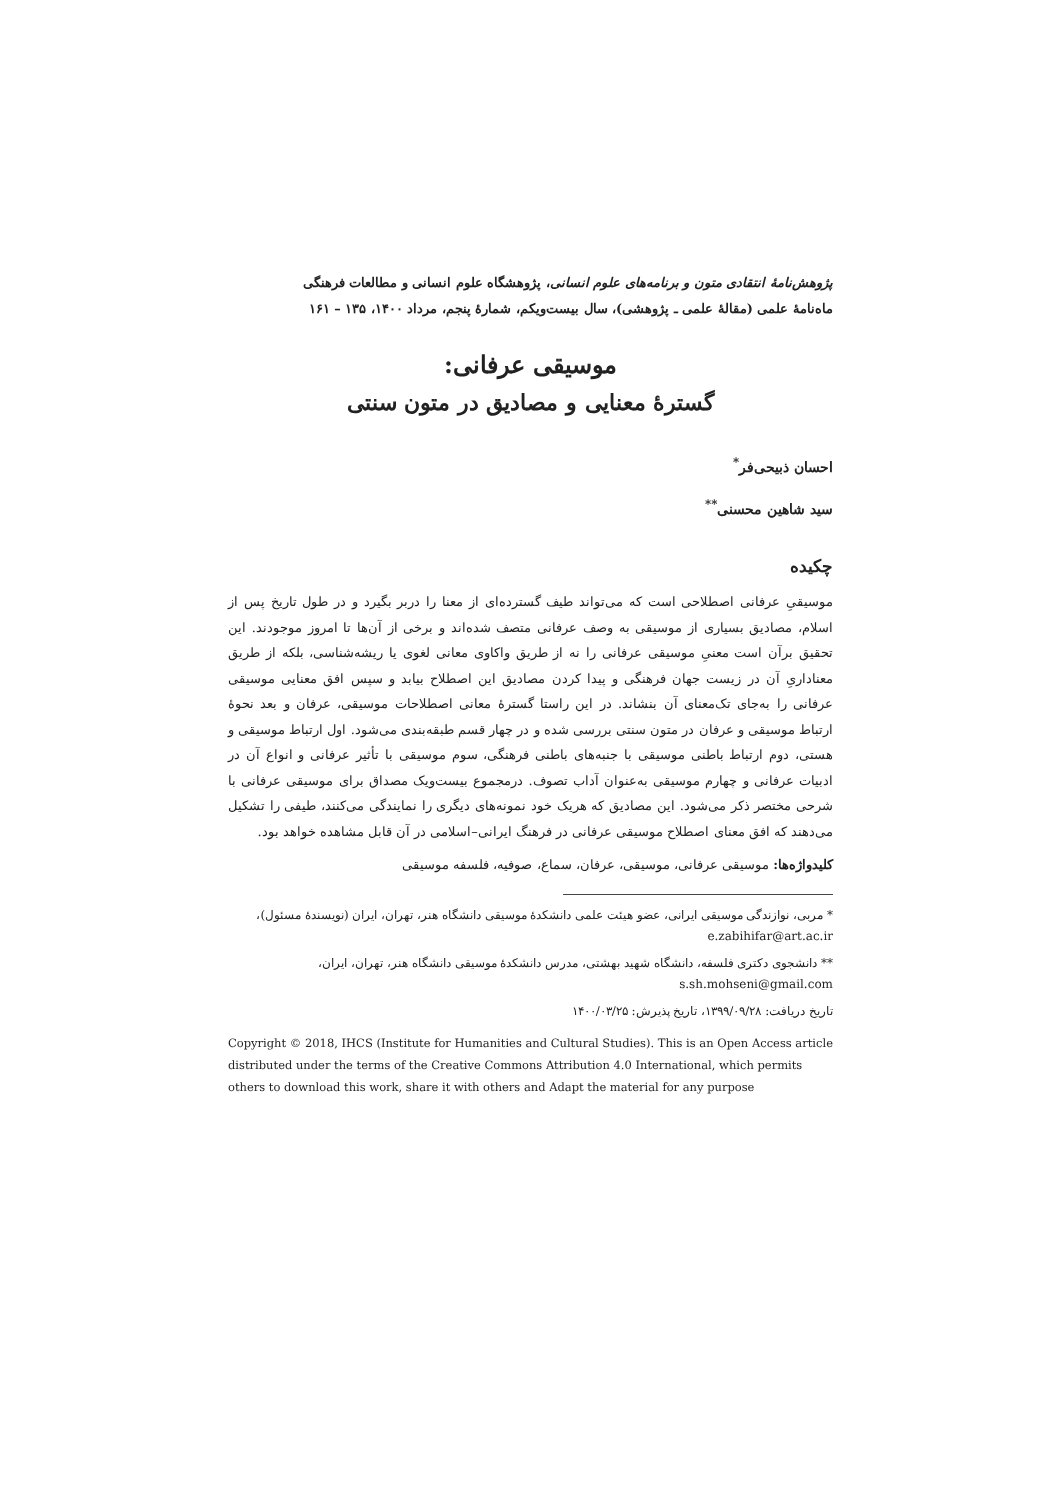پژوهش‌نامهٔ انتقادی متون و برنامه‌های علوم انسانی، پژوهشگاه علوم انسانی و مطالعات فرهنگی
ماه‌نامهٔ علمی (مقالهٔ علمی ـ پژوهشی)، سال بیست‌ویکم، شمارهٔ پنجم، مرداد ۱۴۰۰، ۱۳۵ – ۱۶۱
موسیقی عرفانی:
گسترهٔ معنایی و مصادیق در متون سنتی
احسان ذبیحی‌فر<sup>*</sup>
سید شاهین محسنی<sup>**</sup>
چکیده
موسیقیِ عرفانی اصطلاحی است که می‌تواند طیف گسترده‌ای از معنا را دربر بگیرد و در طول تاریخ پس از اسلام، مصادیق بسیاری از موسیقی به وصف عرفانی متصف شده‌اند و برخی از آن‌ها تا امروز موجودند. این تحقیق برآن است معنیِ موسیقی عرفانی را نه از طریق واکاوی معانی لغوی یا ریشه‌شناسی، بلکه از طریق معناداریِ آن در زیست جهان فرهنگی و پیدا کردن مصادیق این اصطلاح بیابد و سپس افق معنایی موسیقی عرفانی را به‌جای تک‌معنای آن بنشاند. در این راستا گسترهٔ معانی اصطلاحات موسیقی، عرفان و بعد نحوهٔ ارتباط موسیقی و عرفان در متون سنتی بررسی شده و در چهار قسم طبقه‌بندی می‌شود. اول ارتباط موسیقی و هستی، دوم ارتباط باطنی موسیقی با جنبه‌های باطنی فرهنگی، سوم موسیقی با تأثیر عرفانی و انواع آن در ادبیات عرفانی و چهارم موسیقی به‌عنوان آداب تصوف. درمجموع بیست‌ویک مصداق برای موسیقی عرفانی با شرحی مختصر ذکر می‌شود. این مصادیق که هریک خود نمونه‌های دیگری را نمایندگی می‌کنند، طیفی را تشکیل می‌دهند که افق معنای اصطلاح موسیقی عرفانی در فرهنگ ایرانی–اسلامی در آن قابل مشاهده خواهد بود.
کلیدواژه‌ها: موسیقی عرفانی، موسیقی، عرفان، سماع، صوفیه، فلسفه موسیقی
* مربی، نوازندگی موسیقی ایرانی، عضو هیئت علمی دانشکدهٔ موسیقی دانشگاه هنر، تهران، ایران (نویسندهٔ مسئول)، e.zabihifar@art.ac.ir
** دانشجوی دکتری فلسفه، دانشگاه شهید بهشتی، مدرس دانشکدهٔ موسیقی دانشگاه هنر، تهران، ایران،
s.sh.mohseni@gmail.com
تاریخ دریافت: ۱۳۹۹/۰۹/۲۸، تاریخ پذیرش: ۱۴۰۰/۰۳/۲۵
Copyright © 2018, IHCS (Institute for Humanities and Cultural Studies). This is an Open Access article distributed under the terms of the Creative Commons Attribution 4.0 International, which permits others to download this work, share it with others and Adapt the material for any purpose